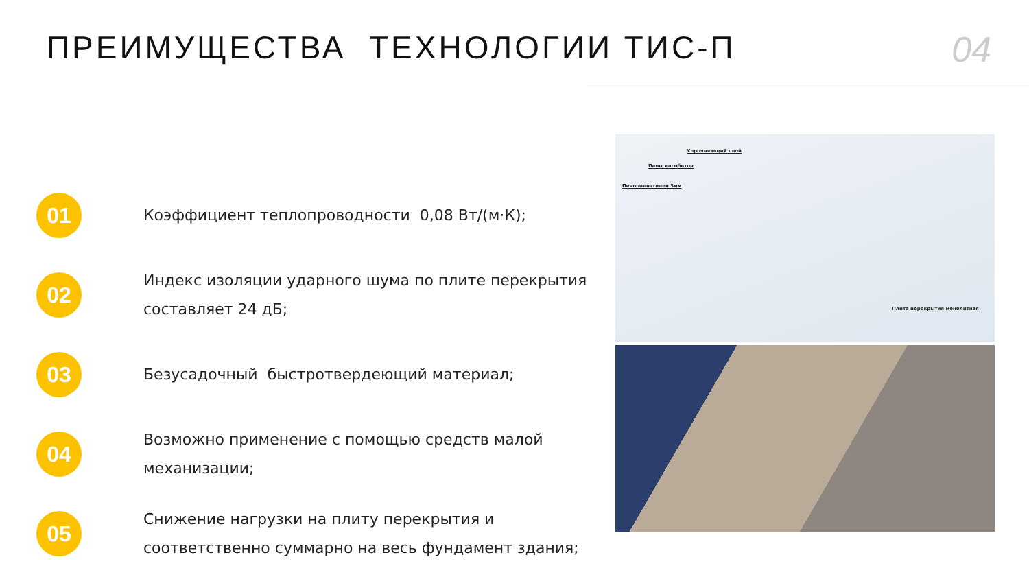ПРЕИМУЩЕСТВА ТЕХНОЛОГИИ ТИС-П 04
01
Коэффициент теплопроводности 0,08 Вт/(м·К);
02
Индекс изоляции ударного шума по плите перекрытия составляет 24 дБ;
03
Безусадочный быстротвердеющий материал;
04
Возможно применение с помощью средств малой механизации;
05
Снижение нагрузки на плиту перекрытия и соответственно суммарно на весь фундамент здания;
Упрочняющий слой
Пеногипсобетон
Пенополиэтилен 3мм
Плита перекрытия монолитная